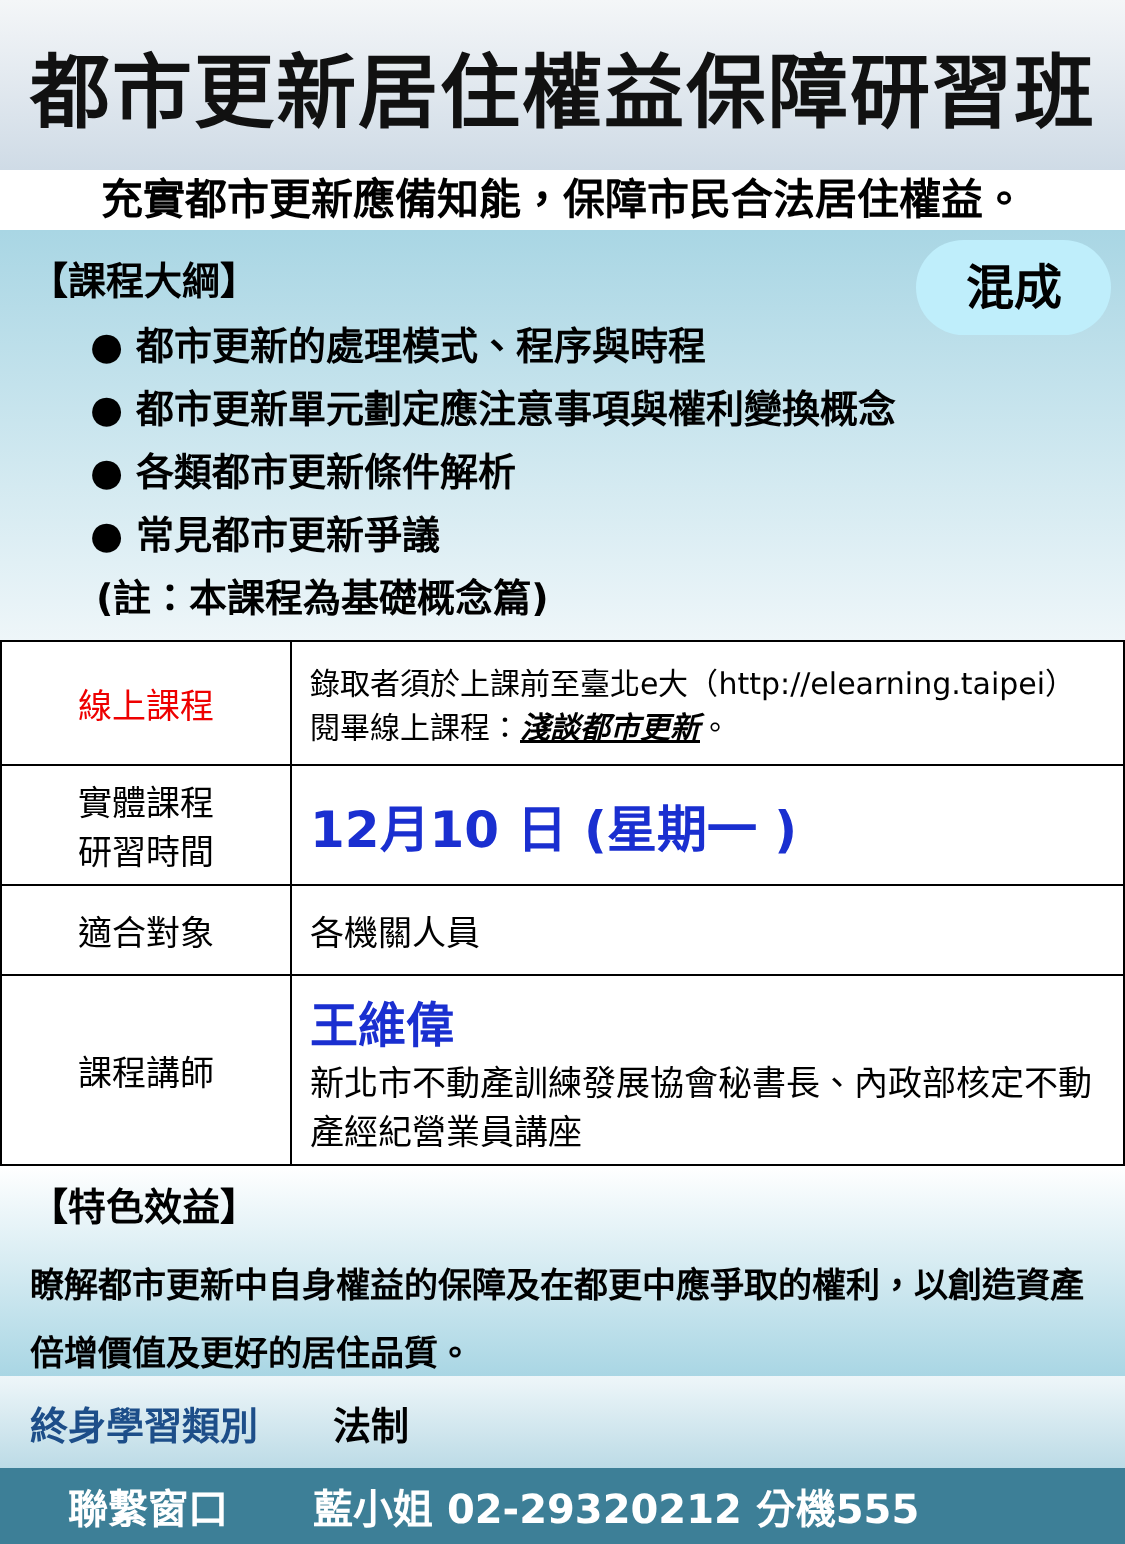都市更新居住權益保障研習班
充實都市更新應備知能，保障市民合法居住權益。
混成
【課程大綱】
● 都市更新的處理模式、程序與時程
● 都市更新單元劃定應注意事項與權利變換概念
● 各類都市更新條件解析
● 常見都市更新爭議
(註：本課程為基礎概念篇)
| 線上課程 | 錄取者須於上課前至臺北e大（http://elearning.taipei） 閱畢線上課程： 淺談都市更新 。 |
| 實體課程 研習時間 | 12月10 日 (星期一 ) |
| 適合對象 | 各機關人員 |
| 課程講師 | 王維偉 新北市不動產訓練發展協會秘書長、內政部核定不動產經紀營業員講座 |
【特色效益】
瞭解都市更新中自身權益的保障及在都更中應爭取的權利，以創造資產倍增價值及更好的居住品質。
終身學習類別 法制
聯繫窗口 藍小姐 02-29320212 分機555